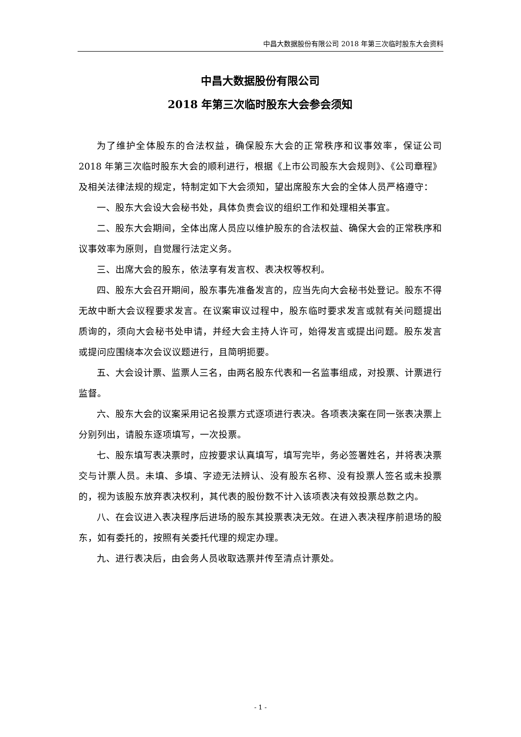中昌大数据股份有限公司 2018 年第三次临时股东大会资料
中昌大数据股份有限公司
2018 年第三次临时股东大会参会须知
为了维护全体股东的合法权益，确保股东大会的正常秩序和议事效率，保证公司 2018 年第三次临时股东大会的顺利进行，根据《上市公司股东大会规则》、《公司章程》及相关法律法规的规定，特制定如下大会须知，望出席股东大会的全体人员严格遵守：
一、股东大会设大会秘书处，具体负责会议的组织工作和处理相关事宜。
二、股东大会期间，全体出席人员应以维护股东的合法权益、确保大会的正常秩序和议事效率为原则，自觉履行法定义务。
三、出席大会的股东，依法享有发言权、表决权等权利。
四、股东大会召开期间，股东事先准备发言的，应当先向大会秘书处登记。股东不得无故中断大会议程要求发言。在议案审议过程中，股东临时要求发言或就有关问题提出质询的，须向大会秘书处申请，并经大会主持人许可，始得发言或提出问题。股东发言或提问应围绕本次会议议题进行，且简明扼要。
五、大会设计票、监票人三名，由两名股东代表和一名监事组成，对投票、计票进行监督。
六、股东大会的议案采用记名投票方式逐项进行表决。各项表决案在同一张表决票上分别列出，请股东逐项填写，一次投票。
七、股东填写表决票时，应按要求认真填写，填写完毕，务必签署姓名，并将表决票交与计票人员。未填、多填、字迹无法辨认、没有股东名称、没有投票人签名或未投票的，视为该股东放弃表决权利，其代表的股份数不计入该项表决有效投票总数之内。
八、在会议进入表决程序后进场的股东其投票表决无效。在进入表决程序前退场的股东，如有委托的，按照有关委托代理的规定办理。
九、进行表决后，由会务人员收取选票并传至清点计票处。
- 1 -